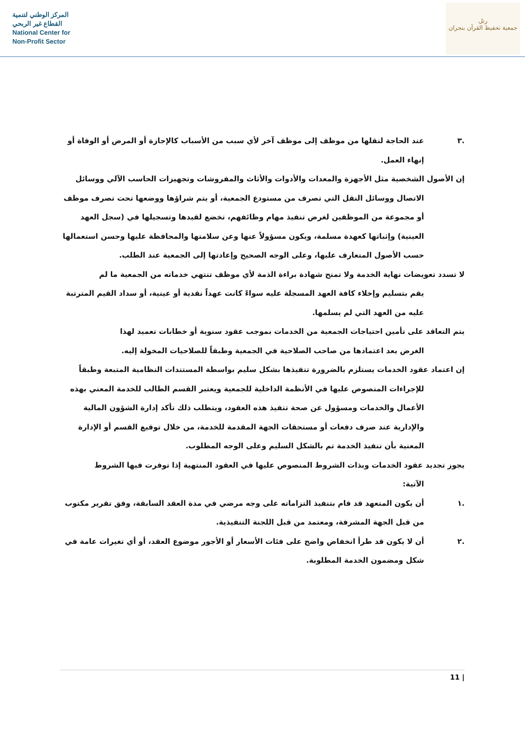المركز الوطني لتنمية
القطاع غير الربحي
National Center for
Non-Profit Sector
رتل
جمعية تحفيظ القرآن بنجران
.٣ عند الحاجة لنقلها من موظف إلى موظف آخر لأي سبب من الأسباب كالإجازة أو المرض أو الوفاة أو إنهاء العمل.
إن الأصول الشخصية مثل الأجهزة والمعدات والأدوات والأثاث والمفروشات وتجهيزات الحاسب الآلي ووسائل
الاتصال ووسائل النقل التي تصرف من مستودع الجمعية، أو يتم شراؤها ووضعها تحت تصرف موظف أو مجموعة من الموظفين لغرض تنفيذ مهام وظائفهم، تخضع لقيدها وتسجيلها في (سجل العهد العينية) وإثباتها كعهدة مسلمة، ويكون مسؤولاً عنها وعن سلامتها والمحافظة عليها وحسن استعمالها حسب الأصول المتعارف عليها، وعلى الوجه الصحيح وإعادتها إلى الجمعية عند الطلب.
لا تسدد تعويضات نهاية الخدمة ولا تمنح شهادة براءة الذمة لأي موظف تنتهي خدماته من الجمعية ما لم
يقم بتسليم وإخلاء كافة العهد المسجلة عليه سواءً كانت عهداً نقدية أو عينية، أو سداد القيم المترتبة عليه من العهد التي لم يسلمها.
يتم التعاقد على تأمين احتياجات الجمعية من الخدمات بموجب عقود سنوية أو خطابات تعميد لهذا
الغرض بعد اعتمادها من صاحب الصلاحية في الجمعية وطبقاً للصلاحيات المخولة إليه.
إن اعتماد عقود الخدمات يستلزم بالضرورة تنفيذها بشكل سليم بواسطة المستندات النظامية المتبعة وطبقاً
للإجراءات المنصوص عليها في الأنظمة الداخلية للجمعية ويعتبر القسم الطالب للخدمة المعني بهذه الأعمال والخدمات ومسؤول عن صحة تنفيذ هذه العقود، ويتطلب ذلك تأكد إدارة الشؤون المالية والإدارية عند صرف دفعات أو مستحقات الجهة المقدمة للخدمة، من خلال توقيع القسم أو الإدارة المعنية بأن تنفيذ الخدمة تم بالشكل السليم وعلى الوجه المطلوب.
يجوز تجديد عقود الخدمات وبذات الشروط المنصوص عليها في العقود المنتهية إذا توفرت فيها الشروط
الآتية:
.١ أن يكون المتعهد قد قام بتنفيذ التزاماته على وجه مرضي في مدة العقد السابقة، وفق تقرير مكتوب من قبل الجهة المشرفة، ومعتمد من قبل اللجنة التنفيذية.
.٢ أن لا يكون قد طرأ انخفاض واضح على فئات الأسعار أو الأجور موضوع العقد، أو أي تغيرات عامة في شكل ومضمون الخدمة المطلوبة.
| 11